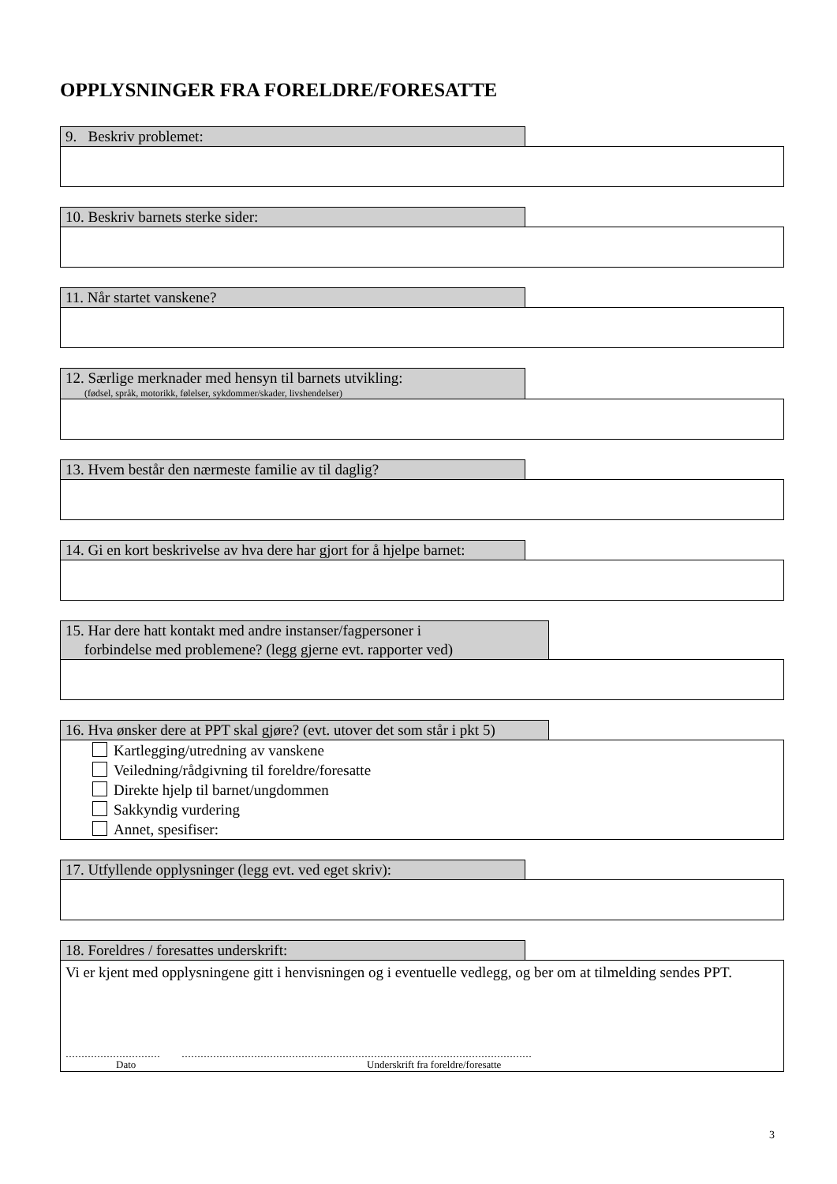OPPLYSNINGER FRA FORELDRE/FORESATTE
9. Beskriv problemet:
10. Beskriv barnets sterke sider:
11. Når startet vanskene?
12. Særlige merknader med hensyn til barnets utvikling:
(fødsel, språk, motorikk, følelser, sykdommer/skader, livshendelser)
13. Hvem består den nærmeste familie av til daglig?
14. Gi en kort beskrivelse av hva dere har gjort for å hjelpe barnet:
15. Har dere hatt kontakt med andre instanser/fagpersoner i
forbindelse med problemene? (legg gjerne evt. rapporter ved)
16. Hva ønsker dere at PPT skal gjøre? (evt. utover det som står i pkt 5)
Kartlegging/utredning av vanskene
Veiledning/rådgivning til foreldre/foresatte
Direkte hjelp til barnet/ungdommen
Sakkyndig vurdering
Annet, spesifiser:
17. Utfyllende opplysninger (legg evt. ved eget skriv):
18. Foreldres / foresattes underskrift:
Vi er kjent med opplysningene gitt i henvisningen og i eventuelle vedlegg, og ber om at tilmelding sendes PPT.
………………………… …………………………………………………………………………………………………
Dato Underskrift fra foreldre/foresatte
3